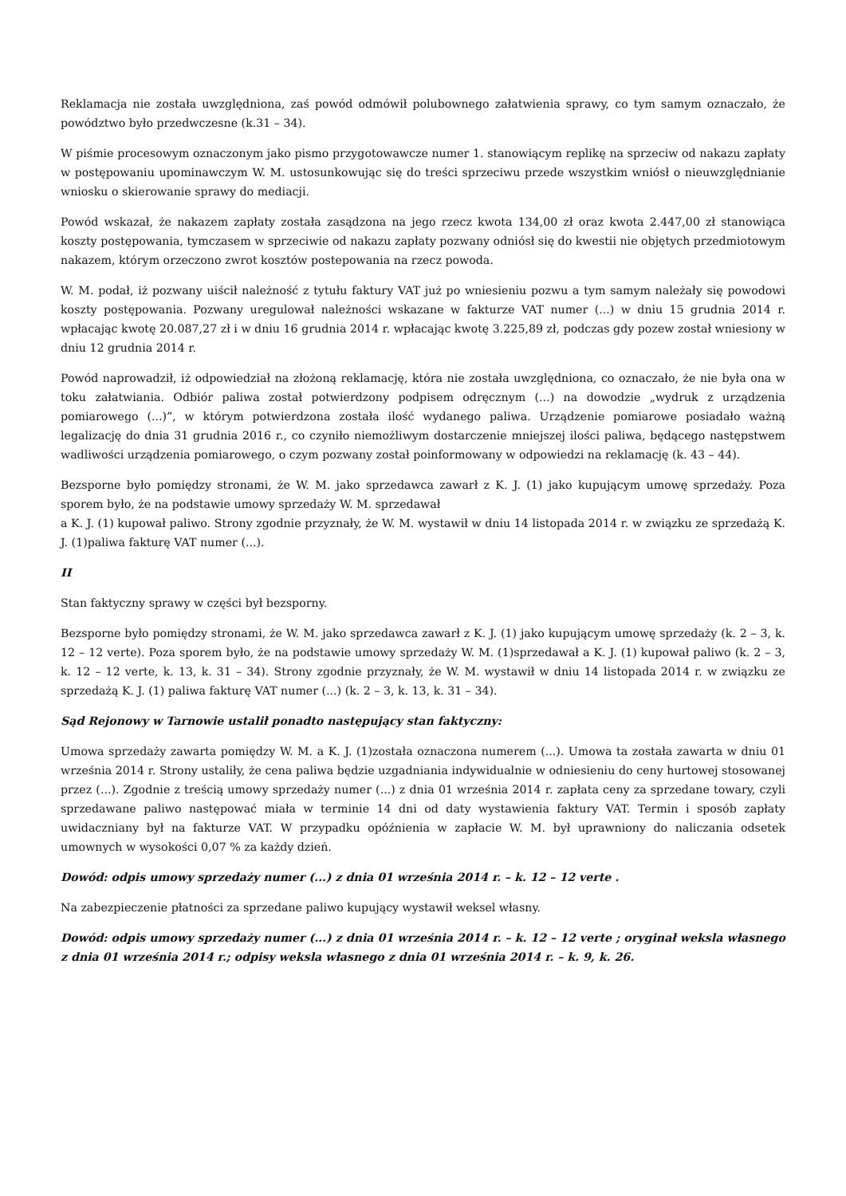Reklamacja nie została uwzględniona, zaś powód odmówił polubownego załatwienia sprawy, co tym samym oznaczało, że powództwo było przedwczesne (k.31 – 34).
W piśmie procesowym oznaczonym jako pismo przygotowawcze numer 1. stanowiącym replikę na sprzeciw od nakazu zapłaty w postępowaniu upominawczym W. M. ustosunkowując się do treści sprzeciwu przede wszystkim wniósł o nieuwzględnianie wniosku o skierowanie sprawy do mediacji.
Powód wskazał, że nakazem zapłaty została zasądzona na jego rzecz kwota 134,00 zł oraz kwota 2.447,00 zł stanowiąca koszty postępowania, tymczasem w sprzeciwie od nakazu zapłaty pozwany odniósł się do kwestii nie objętych przedmiotowym nakazem, którym orzeczono zwrot kosztów postepowania na rzecz powoda.
W. M. podał, iż pozwany uiścił należność z tytułu faktury VAT już po wniesieniu pozwu a tym samym należały się powodowi koszty postępowania. Pozwany uregulował należności wskazane w fakturze VAT numer (...) w dniu 15 grudnia 2014 r. wpłacając kwotę 20.087,27 zł i w dniu 16 grudnia 2014 r. wpłacając kwotę 3.225,89 zł, podczas gdy pozew został wniesiony w dniu 12 grudnia 2014 r.
Powód naprowadził, iż odpowiedział na złożoną reklamację, która nie została uwzględniona, co oznaczało, że nie była ona w toku załatwiania. Odbiór paliwa został potwierdzony podpisem odręcznym (...) na dowodzie „wydruk z urządzenia pomiarowego (...)”, w którym potwierdzona została ilość wydanego paliwa. Urządzenie pomiarowe posiadało ważną legalizację do dnia 31 grudnia 2016 r., co czyniło niemożliwym dostarczenie mniejszej ilości paliwa, będącego następstwem wadliwości urządzenia pomiarowego, o czym pozwany został poinformowany w odpowiedzi na reklamację (k. 43 – 44).
Bezsporne było pomiędzy stronami, że W. M. jako sprzedawca zawarł z K. J. (1) jako kupującym umowę sprzedaży. Poza sporem było, że na podstawie umowy sprzedaży W. M. sprzedawał
a K. J. (1) kupował paliwo. Strony zgodnie przyznały, że W. M. wystawił w dniu 14 listopada 2014 r. w związku ze sprzedażą K. J. (1)paliwa fakturę VAT numer (...).
II
Stan faktyczny sprawy w części był bezsporny.
Bezsporne było pomiędzy stronami, że W. M. jako sprzedawca zawarł z K. J. (1) jako kupującym umowę sprzedaży (k. 2 – 3, k. 12 – 12 verte). Poza sporem było, że na podstawie umowy sprzedaży W. M. (1)sprzedawał a K. J. (1) kupował paliwo (k. 2 – 3, k. 12 – 12 verte, k. 13, k. 31 – 34). Strony zgodnie przyznały, że W. M. wystawił w dniu 14 listopada 2014 r. w związku ze sprzedażą K. J. (1) paliwa fakturę VAT numer (...) (k. 2 – 3, k. 13, k. 31 – 34).
Sąd Rejonowy w Tarnowie ustalił ponadto następujący stan faktyczny:
Umowa sprzedaży zawarta pomiędzy W. M. a K. J. (1)została oznaczona numerem (...). Umowa ta została zawarta w dniu 01 września 2014 r. Strony ustaliły, że cena paliwa będzie uzgadniania indywidualnie w odniesieniu do ceny hurtowej stosowanej przez (...). Zgodnie z treścią umowy sprzedaży numer (...) z dnia 01 września 2014 r. zapłata ceny za sprzedane towary, czyli sprzedawane paliwo następować miała w terminie 14 dni od daty wystawienia faktury VAT. Termin i sposób zapłaty uwidaczniany był na fakturze VAT. W przypadku opóźnienia w zapłacie W. M. był uprawniony do naliczania odsetek umownych w wysokości 0,07 % za każdy dzień.
Dowód: odpis umowy sprzedaży numer (...) z dnia 01 września 2014 r. – k. 12 – 12 verte .
Na zabezpieczenie płatności za sprzedane paliwo kupujący wystawił weksel własny.
Dowód: odpis umowy sprzedaży numer (...) z dnia 01 września 2014 r. – k. 12 – 12 verte ; oryginał weksla własnego z dnia 01 września 2014 r.; odpisy weksla własnego z dnia 01 września 2014 r. – k. 9, k. 26.